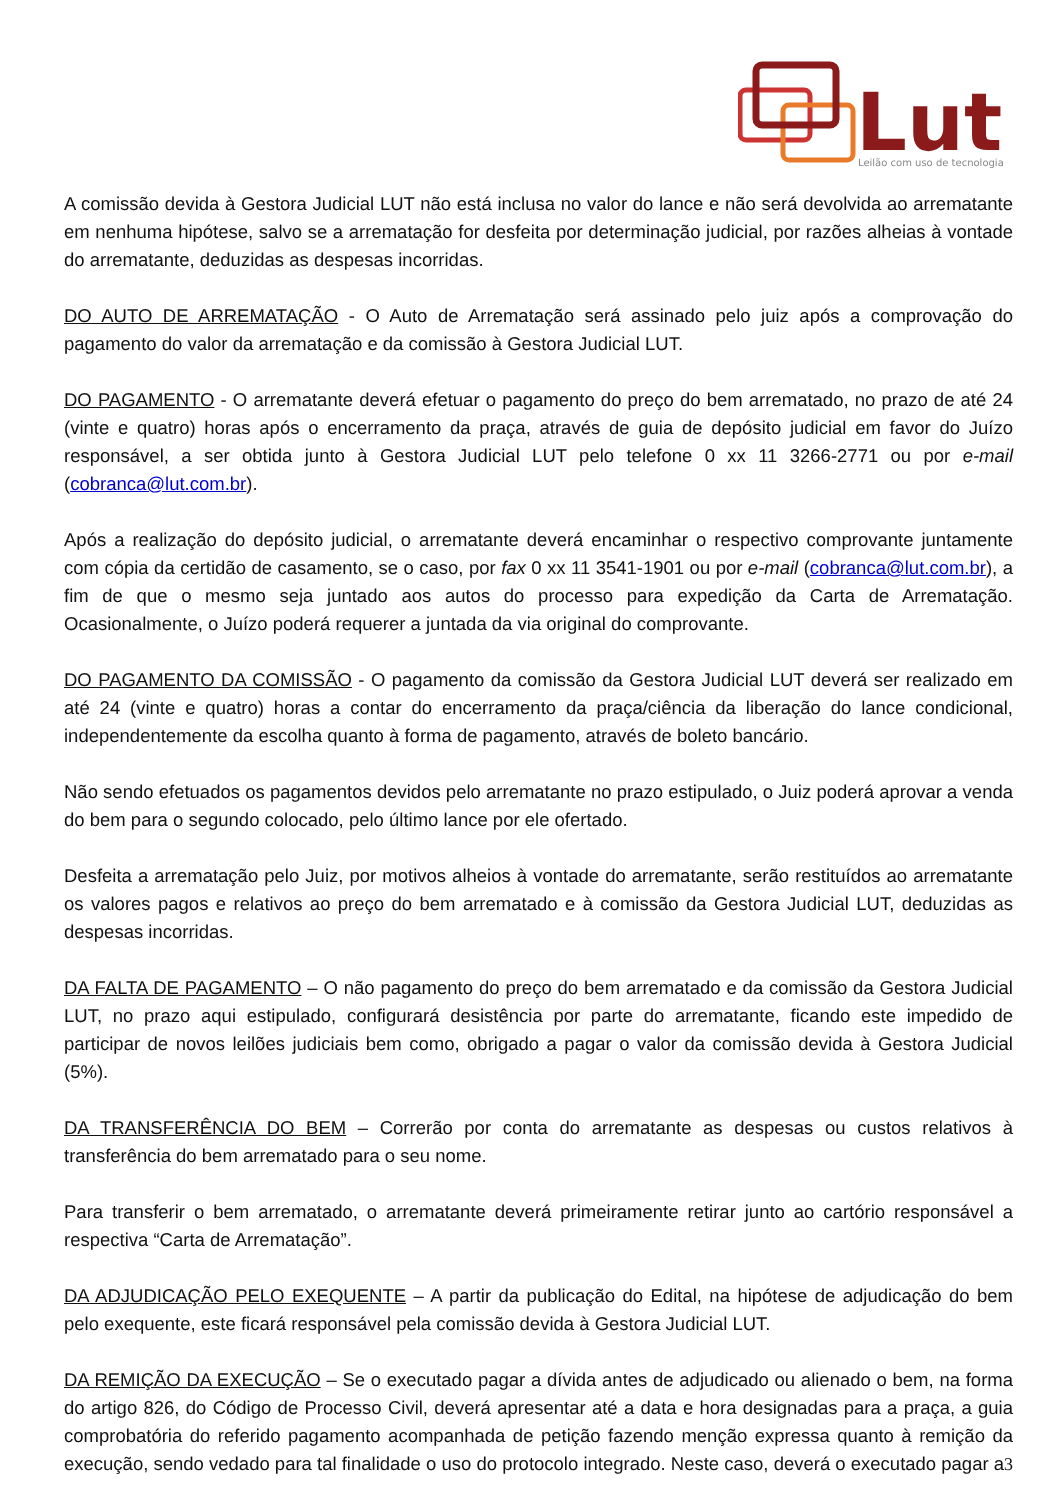Lut
Leilão com uso de tecnologia
A comissão devida à Gestora Judicial LUT não está inclusa no valor do lance e não será devolvida ao arrematante em nenhuma hipótese, salvo se a arrematação for desfeita por determinação judicial, por razões alheias à vontade do arrematante, deduzidas as despesas incorridas.
DO AUTO DE ARREMATAÇÃO - O Auto de Arrematação será assinado pelo juiz após a comprovação do pagamento do valor da arrematação e da comissão à Gestora Judicial LUT.
DO PAGAMENTO - O arrematante deverá efetuar o pagamento do preço do bem arrematado, no prazo de até 24 (vinte e quatro) horas após o encerramento da praça, através de guia de depósito judicial em favor do Juízo responsável, a ser obtida junto à Gestora Judicial LUT pelo telefone 0 xx 11 3266-2771 ou por e-mail (cobranca@lut.com.br).
Após a realização do depósito judicial, o arrematante deverá encaminhar o respectivo comprovante juntamente com cópia da certidão de casamento, se o caso, por fax 0 xx 11 3541-1901 ou por e-mail (cobranca@lut.com.br), a fim de que o mesmo seja juntado aos autos do processo para expedição da Carta de Arrematação. Ocasionalmente, o Juízo poderá requerer a juntada da via original do comprovante.
DO PAGAMENTO DA COMISSÃO - O pagamento da comissão da Gestora Judicial LUT deverá ser realizado em até 24 (vinte e quatro) horas a contar do encerramento da praça/ciência da liberação do lance condicional, independentemente da escolha quanto à forma de pagamento, através de boleto bancário.
Não sendo efetuados os pagamentos devidos pelo arrematante no prazo estipulado, o Juiz poderá aprovar a venda do bem para o segundo colocado, pelo último lance por ele ofertado.
Desfeita a arrematação pelo Juiz, por motivos alheios à vontade do arrematante, serão restituídos ao arrematante os valores pagos e relativos ao preço do bem arrematado e à comissão da Gestora Judicial LUT, deduzidas as despesas incorridas.
DA FALTA DE PAGAMENTO – O não pagamento do preço do bem arrematado e da comissão da Gestora Judicial LUT, no prazo aqui estipulado, configurará desistência por parte do arrematante, ficando este impedido de participar de novos leilões judiciais bem como, obrigado a pagar o valor da comissão devida à Gestora Judicial (5%).
DA TRANSFERÊNCIA DO BEM – Correrão por conta do arrematante as despesas ou custos relativos à transferência do bem arrematado para o seu nome.
Para transferir o bem arrematado, o arrematante deverá primeiramente retirar junto ao cartório responsável a respectiva “Carta de Arrematação”.
DA ADJUDICAÇÃO PELO EXEQUENTE – A partir da publicação do Edital, na hipótese de adjudicação do bem pelo exequente, este ficará responsável pela comissão devida à Gestora Judicial LUT.
DA REMIÇÃO DA EXECUÇÃO – Se o executado pagar a dívida antes de adjudicado ou alienado o bem, na forma do artigo 826, do Código de Processo Civil, deverá apresentar até a data e hora designadas para a praça, a guia comprobatória do referido pagamento acompanhada de petição fazendo menção expressa quanto à remição da execução, sendo vedado para tal finalidade o uso do protocolo integrado. Neste caso, deverá o executado pagar a
3